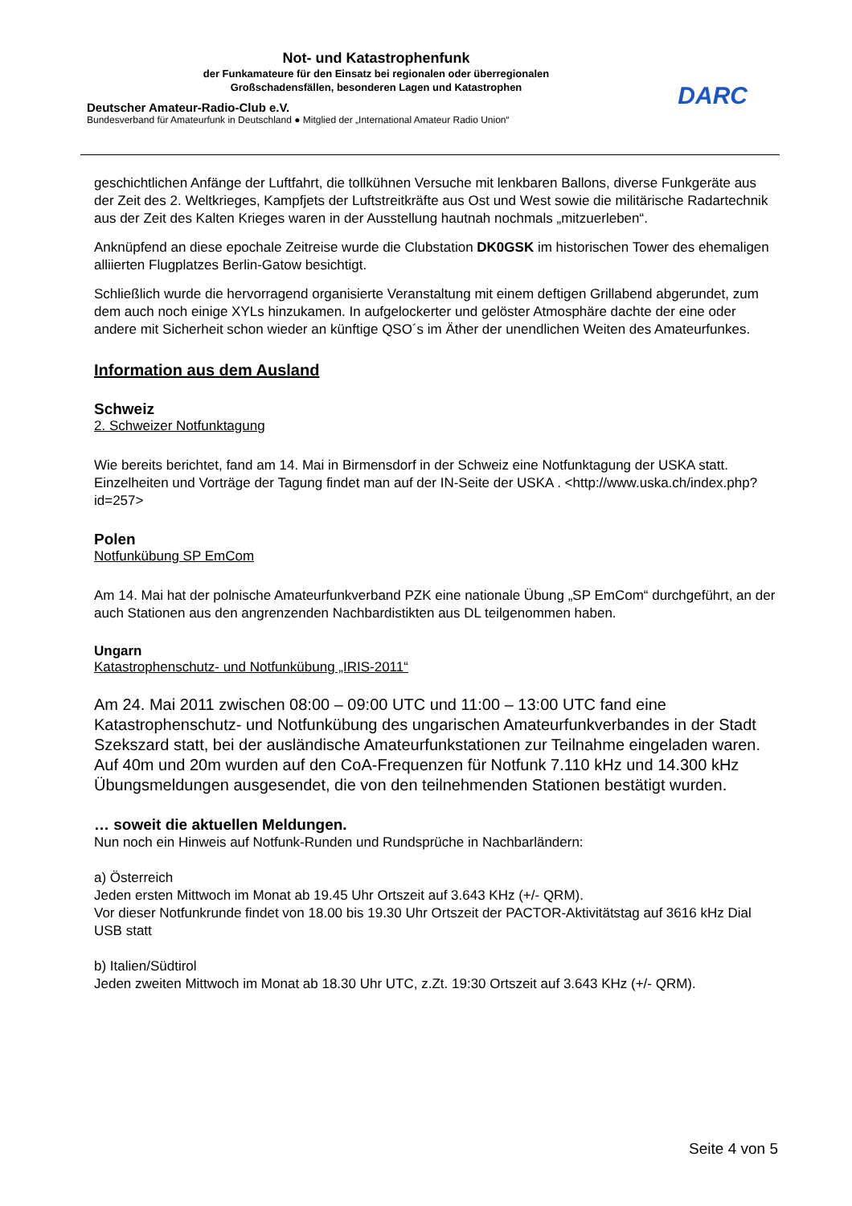Not- und Katastrophenfunk
der Funkamateure für den Einsatz bei regionalen oder überregionalen
Großschadensfällen, besonderen Lagen und Katastrophen
Deutscher Amateur-Radio-Club e.V.
Bundesverband für Amateurfunk in Deutschland ● Mitglied der „International Amateur Radio Union“
DARC
geschichtlichen Anfänge der Luftfahrt, die tollkühnen Versuche mit lenkbaren Ballons, diverse Funkgeräte aus der Zeit des 2. Weltkrieges, Kampfjets der Luftstreitkräfte aus Ost und West sowie die militärische Radartechnik aus der Zeit des Kalten Krieges waren in der Ausstellung hautnah nochmals „mitzuerleben“.
Anknüpfend an diese epochale Zeitreise wurde die Clubstation DK0GSK im historischen Tower des ehemaligen alliierten Flugplatzes Berlin-Gatow besichtigt.
Schließlich wurde die hervorragend organisierte Veranstaltung mit einem deftigen Grillabend abgerundet, zum dem auch noch einige XYLs hinzukamen. In aufgelockerter und gelöster Atmosphäre dachte der eine oder andere mit Sicherheit schon wieder an künftige QSO´s im Äther der unendlichen Weiten des Amateurfunkes.
Information aus dem Ausland
Schweiz
2. Schweizer Notfunktagung
Wie bereits berichtet, fand am 14. Mai in Birmensdorf in der Schweiz eine Notfunktagung der USKA statt. Einzelheiten und Vorträge der Tagung findet man auf der IN-Seite der USKA . <http://www.uska.ch/index.php?id=257>
Polen
Notfunkübung SP EmCom
Am 14. Mai hat der polnische Amateurfunkverband PZK eine nationale Übung „SP EmCom“ durchgeführt, an der auch Stationen aus den angrenzenden Nachbardistikten aus DL teilgenommen haben.
Ungarn
Katastrophenschutz- und Notfunkübung „IRIS-2011“
Am 24. Mai 2011 zwischen 08:00 – 09:00 UTC und 11:00 – 13:00 UTC fand eine Katastrophenschutz- und Notfunkübung des ungarischen Amateurfunkverbandes in der Stadt Szekszard statt, bei der ausländische Amateurfunkstationen zur Teilnahme eingeladen waren.
Auf 40m und 20m wurden auf den CoA-Frequenzen für Notfunk 7.110 kHz und 14.300 kHz Übungsmeldungen ausgesendet, die von den teilnehmenden Stationen bestätigt wurden.
… soweit die aktuellen Meldungen.
Nun noch ein Hinweis auf Notfunk-Runden und Rundsprüche in Nachbarländern:
a) Österreich
Jeden ersten Mittwoch im Monat ab 19.45 Uhr Ortszeit auf 3.643 KHz (+/- QRM).
Vor dieser Notfunkrunde findet von 18.00 bis 19.30 Uhr Ortszeit der PACTOR-Aktivitätstag auf 3616 kHz Dial USB statt
b) Italien/Südtirol
Jeden zweiten Mittwoch im Monat ab 18.30 Uhr UTC, z.Zt. 19:30 Ortszeit auf 3.643 KHz (+/- QRM).
Seite 4 von 5